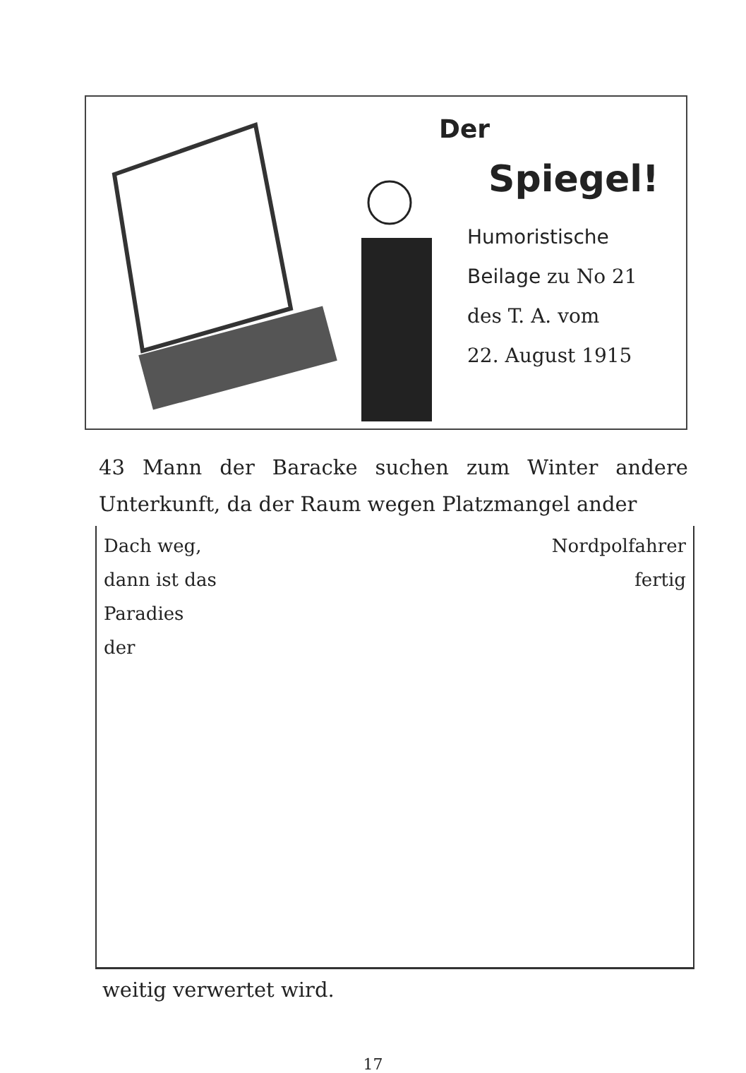Der
Spiegel!
Humoristische
Beilage zu No 21
des T. A. vom
22. August 1915
43 Mann der Baracke suchen zum Winter andere Unterkunft, da der Raum wegen Platzmangel ander
Dach weg,
dann ist das
Paradies
der
Nordpolfahrer
fertig
weitig verwertet wird.
17